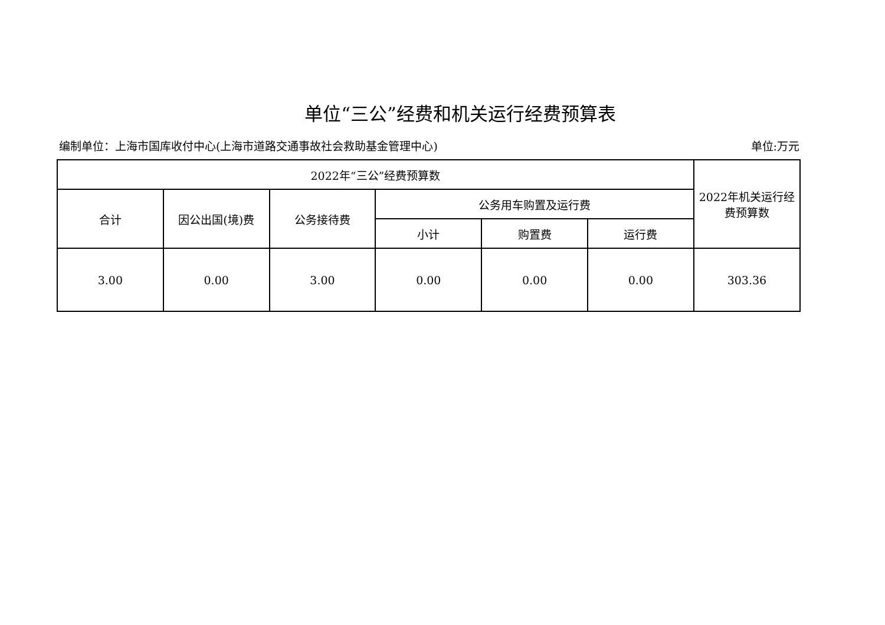单位“三公”经费和机关运行经费预算表
编制单位：上海市国库收付中心(上海市道路交通事故社会救助基金管理中心) 单位:万元
| 2022年“三公”经费预算数 | | | | | | 2022年机关运行经费预算数 |
| --- | --- | --- | --- | --- | --- | --- |
| 合计 | 因公出国(境)费 | 公务接待费 | 公务用车购置及运行费 | | | |
| | | | 小计 | 购置费 | 运行费 | |
| 3.00 | 0.00 | 3.00 | 0.00 | 0.00 | 0.00 | 303.36 |